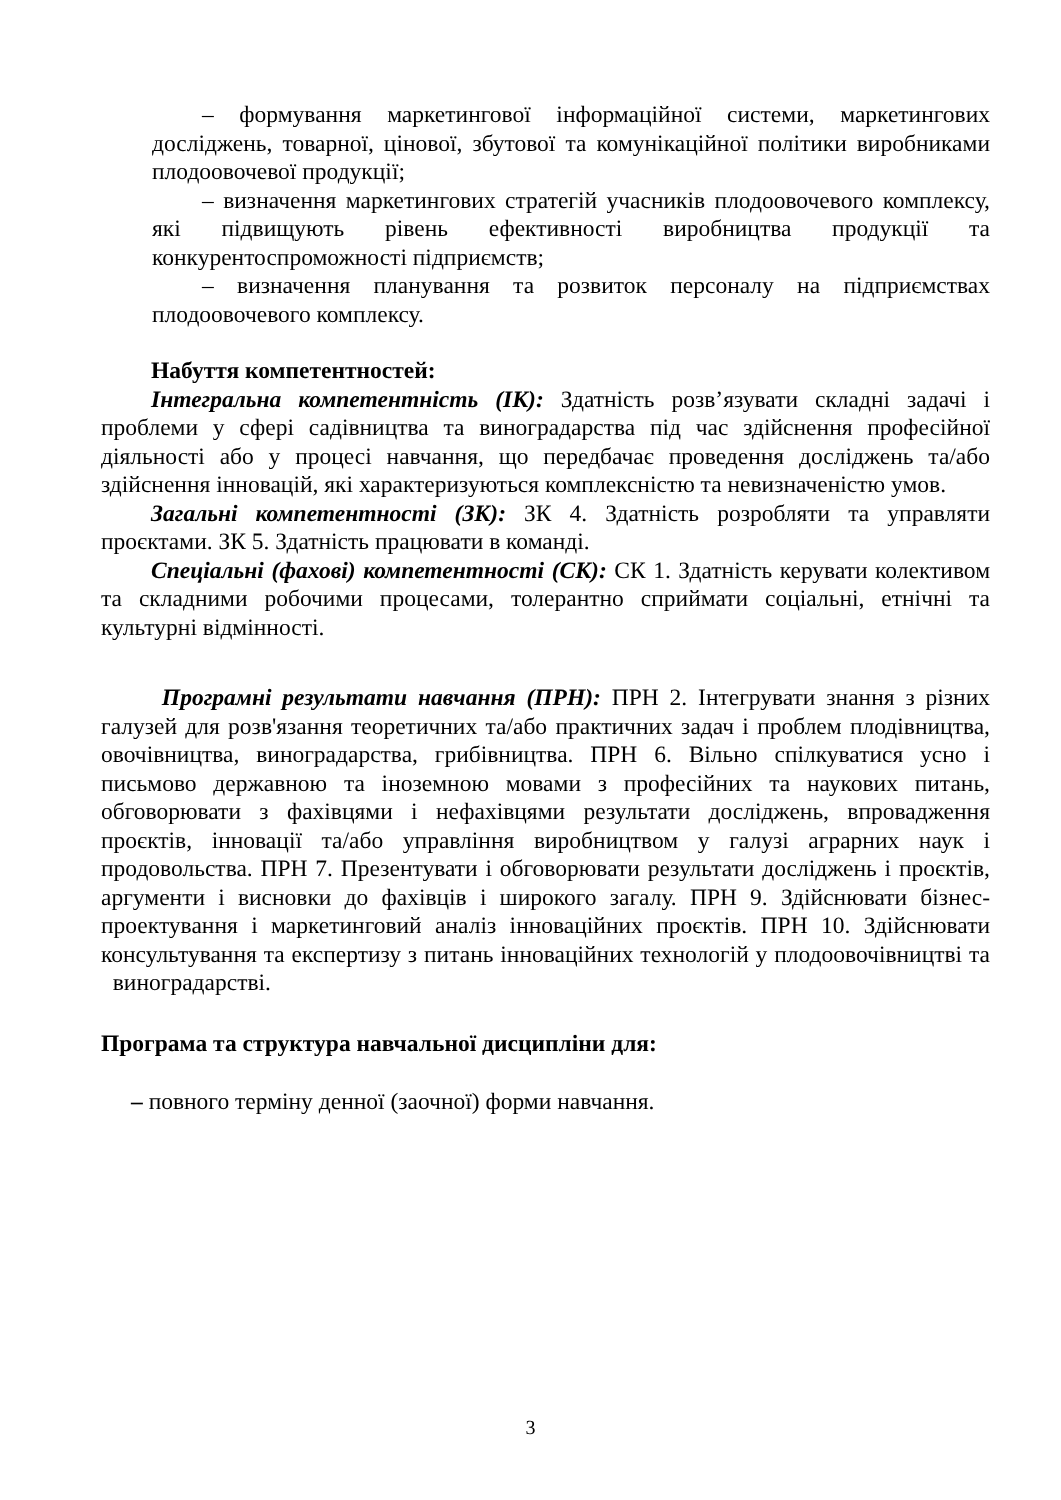– формування маркетингової інформаційної системи, маркетингових досліджень, товарної, цінової, збутової та комунікаційної політики виробниками плодоовочевої продукції;
– визначення маркетингових стратегій учасників плодоовочевого комплексу, які підвищують рівень ефективності виробництва продукції та конкурентоспроможності підприємств;
– визначення планування та розвиток персоналу на підприємствах плодоовочевого комплексу.
Набуття компетентностей:
Інтегральна компетентність (ІК): Здатність розв’язувати складні задачі і проблеми у сфері садівництва та виноградарства під час здійснення професійної діяльності або у процесі навчання, що передбачає проведення досліджень та/або здійснення інновацій, які характеризуються комплексністю та невизначеністю умов.
Загальні компетентності (ЗК): ЗК 4. Здатність розробляти та управляти проєктами. ЗК 5. Здатність працювати в команді.
Спеціальні (фахові) компетентності (СК): СК 1. Здатність керувати колективом та складними робочими процесами, толерантно сприймати соціальні, етнічні та культурні відмінності.
Програмні результати навчання (ПРН): ПРН 2. Інтегрувати знання з різних галузей для розв'язання теоретичних та/або практичних задач і проблем плодівництва, овочівництва, виноградарства, грибівництва. ПРН 6. Вільно спілкуватися усно і письмово державною та іноземною мовами з професійних та наукових питань, обговорювати з фахівцями і нефахівцями результати досліджень, впровадження проєктів, інновації та/або управління виробництвом у галузі аграрних наук і продовольства. ПРН 7. Презентувати і обговорювати результати досліджень і проєктів, аргументи і висновки до фахівців і широкого загалу. ПРН 9. Здійснювати бізнес-проектування і маркетинговий аналіз інноваційних проєктів. ПРН 10. Здійснювати консультування та експертизу з питань інноваційних технологій у плодоовочівництві та виноградарстві.
Програма та структура навчальної дисципліни для:
– повного терміну денної (заочної) форми навчання.
3